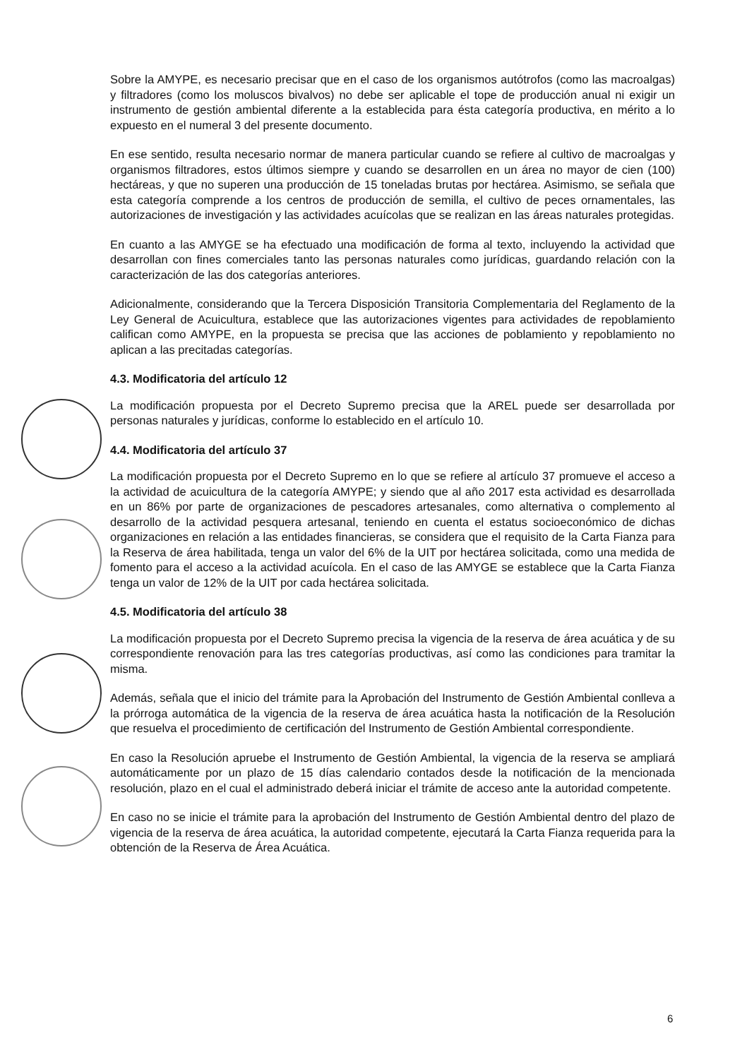Sobre la AMYPE, es necesario precisar que en el caso de los organismos autótrofos (como las macroalgas) y filtradores (como los moluscos bivalvos) no debe ser aplicable el tope de producción anual ni exigir un instrumento de gestión ambiental diferente a la establecida para ésta categoría productiva, en mérito a lo expuesto en el numeral 3 del presente documento.
En ese sentido, resulta necesario normar de manera particular cuando se refiere al cultivo de macroalgas y organismos filtradores, estos últimos siempre y cuando se desarrollen en un área no mayor de cien (100) hectáreas, y que no superen una producción de 15 toneladas brutas por hectárea. Asimismo, se señala que esta categoría comprende a los centros de producción de semilla, el cultivo de peces ornamentales, las autorizaciones de investigación y las actividades acuícolas que se realizan en las áreas naturales protegidas.
En cuanto a las AMYGE se ha efectuado una modificación de forma al texto, incluyendo la actividad que desarrollan con fines comerciales tanto las personas naturales como jurídicas, guardando relación con la caracterización de las dos categorías anteriores.
Adicionalmente, considerando que la Tercera Disposición Transitoria Complementaria del Reglamento de la Ley General de Acuicultura, establece que las autorizaciones vigentes para actividades de repoblamiento califican como AMYPE, en la propuesta se precisa que las acciones de poblamiento y repoblamiento no aplican a las precitadas categorías.
4.3. Modificatoria del artículo 12
La modificación propuesta por el Decreto Supremo precisa que la AREL puede ser desarrollada por personas naturales y jurídicas, conforme lo establecido en el artículo 10.
4.4. Modificatoria del artículo 37
La modificación propuesta por el Decreto Supremo en lo que se refiere al artículo 37 promueve el acceso a la actividad de acuicultura de la categoría AMYPE; y siendo que al año 2017 esta actividad es desarrollada en un 86% por parte de organizaciones de pescadores artesanales, como alternativa o complemento al desarrollo de la actividad pesquera artesanal, teniendo en cuenta el estatus socioeconómico de dichas organizaciones en relación a las entidades financieras, se considera que el requisito de la Carta Fianza para la Reserva de área habilitada, tenga un valor del 6% de la UIT por hectárea solicitada, como una medida de fomento para el acceso a la actividad acuícola. En el caso de las AMYGE se establece que la Carta Fianza tenga un valor de 12% de la UIT por cada hectárea solicitada.
4.5. Modificatoria del artículo 38
La modificación propuesta por el Decreto Supremo precisa la vigencia de la reserva de área acuática y de su correspondiente renovación para las tres categorías productivas, así como las condiciones para tramitar la misma.
Además, señala que el inicio del trámite para la Aprobación del Instrumento de Gestión Ambiental conlleva a la prórroga automática de la vigencia de la reserva de área acuática hasta la notificación de la Resolución que resuelva el procedimiento de certificación del Instrumento de Gestión Ambiental correspondiente.
En caso la Resolución apruebe el Instrumento de Gestión Ambiental, la vigencia de la reserva se ampliará automáticamente por un plazo de 15 días calendario contados desde la notificación de la mencionada resolución, plazo en el cual el administrado deberá iniciar el trámite de acceso ante la autoridad competente.
En caso no se inicie el trámite para la aprobación del Instrumento de Gestión Ambiental dentro del plazo de vigencia de la reserva de área acuática, la autoridad competente, ejecutará la Carta Fianza requerida para la obtención de la Reserva de Área Acuática.
6